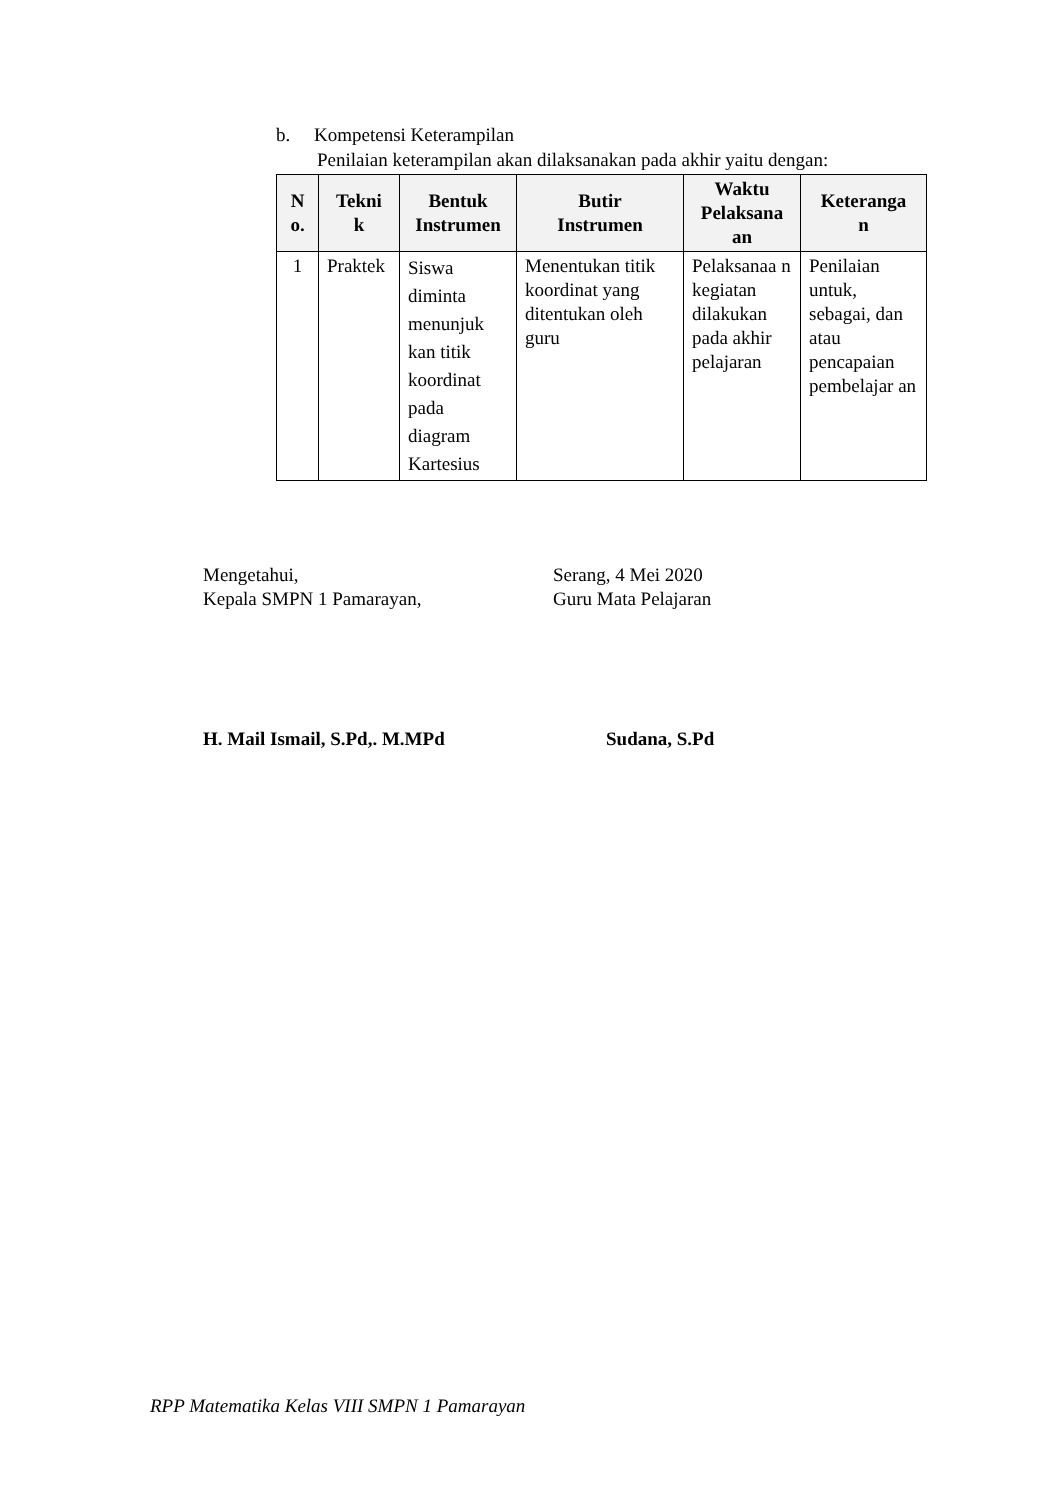b. Kompetensi Keterampilan
Penilaian keterampilan akan dilaksanakan pada akhir yaitu dengan:
| N o. | Tekni k | Bentuk Instrumen | Butir Instrumen | Waktu Pelaksana an | Keteranga n |
| --- | --- | --- | --- | --- | --- |
| 1 | Praktek | Siswa diminta menunjuk kan titik koordinat pada diagram Kartesius | Menentukan titik koordinat yang ditentukan oleh guru | Pelaksanaa n kegiatan dilakukan pada akhir pelajaran | Penilaian untuk, sebagai, dan atau pencapaian pembelajar an |
Mengetahui,
Kepala SMPN 1 Pamarayan,
Serang, 4 Mei 2020
Guru Mata Pelajaran
H. Mail Ismail, S.Pd,. M.MPd Sudana, S.Pd
RPP Matematika Kelas VIII SMPN 1 Pamarayan